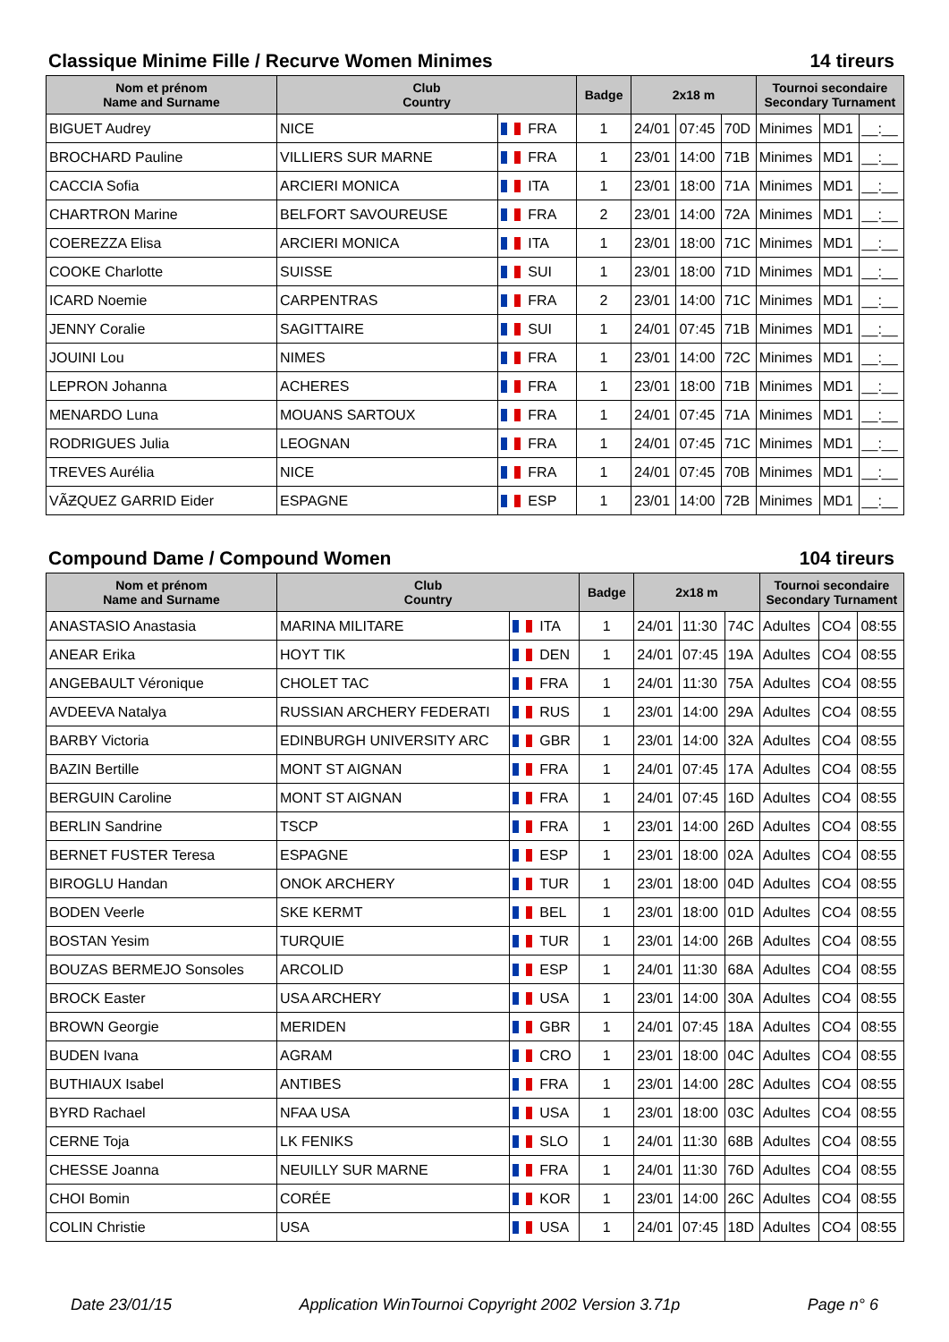Classique Minime Fille / Recurve Women Minimes 14 tireurs
| Nom et prénom Name and Surname | Club Country | | Badge | 2x18 m | | | Tournoi secondaire Secondary Turnament | | |
| --- | --- | --- | --- | --- | --- | --- | --- | --- | --- |
| BIGUET Audrey | NICE | FRA | 1 | 24/01 | 07:45 | 70D | Minimes | MD1 | __:__ |
| BROCHARD Pauline | VILLIERS SUR MARNE | FRA | 1 | 23/01 | 14:00 | 71B | Minimes | MD1 | __:__ |
| CACCIA Sofia | ARCIERI MONICA | ITA | 1 | 23/01 | 18:00 | 71A | Minimes | MD1 | __:__ |
| CHARTRON Marine | BELFORT SAVOUREUSE | FRA | 2 | 23/01 | 14:00 | 72A | Minimes | MD1 | __:__ |
| COEREZZA Elisa | ARCIERI MONICA | ITA | 1 | 23/01 | 18:00 | 71C | Minimes | MD1 | __:__ |
| COOKE Charlotte | SUISSE | SUI | 1 | 23/01 | 18:00 | 71D | Minimes | MD1 | __:__ |
| ICARD Noemie | CARPENTRAS | FRA | 2 | 23/01 | 14:00 | 71C | Minimes | MD1 | __:__ |
| JENNY Coralie | SAGITTAIRE | SUI | 1 | 24/01 | 07:45 | 71B | Minimes | MD1 | __:__ |
| JOUINI Lou | NIMES | FRA | 1 | 23/01 | 14:00 | 72C | Minimes | MD1 | __:__ |
| LEPRON Johanna | ACHERES | FRA | 1 | 23/01 | 18:00 | 71B | Minimes | MD1 | __:__ |
| MENARDO Luna | MOUANS SARTOUX | FRA | 1 | 24/01 | 07:45 | 71A | Minimes | MD1 | __:__ |
| RODRIGUES Julia | LEOGNAN | FRA | 1 | 24/01 | 07:45 | 71C | Minimes | MD1 | __:__ |
| TREVES Aurélia | NICE | FRA | 1 | 24/01 | 07:45 | 70B | Minimes | MD1 | __:__ |
| VÃƵQUEZ GARRID Eider | ESPAGNE | ESP | 1 | 23/01 | 14:00 | 72B | Minimes | MD1 | __:__ |
Compound Dame / Compound Women 104 tireurs
| Nom et prénom Name and Surname | Club Country | | Badge | 2x18 m | | | Tournoi secondaire Secondary Turnament | | |
| --- | --- | --- | --- | --- | --- | --- | --- | --- | --- |
| ANASTASIO Anastasia | MARINA MILITARE | ITA | 1 | 24/01 | 11:30 | 74C | Adultes | CO4 | 08:55 |
| ANEAR Erika | HOYT TIK | DEN | 1 | 24/01 | 07:45 | 19A | Adultes | CO4 | 08:55 |
| ANGEBAULT Véronique | CHOLET TAC | FRA | 1 | 24/01 | 11:30 | 75A | Adultes | CO4 | 08:55 |
| AVDEEVA Natalya | RUSSIAN ARCHERY FEDERATI | RUS | 1 | 23/01 | 14:00 | 29A | Adultes | CO4 | 08:55 |
| BARBY Victoria | EDINBURGH UNIVERSITY ARC | GBR | 1 | 23/01 | 14:00 | 32A | Adultes | CO4 | 08:55 |
| BAZIN Bertille | MONT ST AIGNAN | FRA | 1 | 24/01 | 07:45 | 17A | Adultes | CO4 | 08:55 |
| BERGUIN Caroline | MONT ST AIGNAN | FRA | 1 | 24/01 | 07:45 | 16D | Adultes | CO4 | 08:55 |
| BERLIN Sandrine | TSCP | FRA | 1 | 23/01 | 14:00 | 26D | Adultes | CO4 | 08:55 |
| BERNET FUSTER Teresa | ESPAGNE | ESP | 1 | 23/01 | 18:00 | 02A | Adultes | CO4 | 08:55 |
| BIROGLU Handan | ONOK ARCHERY | TUR | 1 | 23/01 | 18:00 | 04D | Adultes | CO4 | 08:55 |
| BODEN Veerle | SKE KERMT | BEL | 1 | 23/01 | 18:00 | 01D | Adultes | CO4 | 08:55 |
| BOSTAN Yesim | TURQUIE | TUR | 1 | 23/01 | 14:00 | 26B | Adultes | CO4 | 08:55 |
| BOUZAS BERMEJO Sonsoles | ARCOLID | ESP | 1 | 24/01 | 11:30 | 68A | Adultes | CO4 | 08:55 |
| BROCK Easter | USA ARCHERY | USA | 1 | 23/01 | 14:00 | 30A | Adultes | CO4 | 08:55 |
| BROWN Georgie | MERIDEN | GBR | 1 | 24/01 | 07:45 | 18A | Adultes | CO4 | 08:55 |
| BUDEN Ivana | AGRAM | CRO | 1 | 23/01 | 18:00 | 04C | Adultes | CO4 | 08:55 |
| BUTHIAUX Isabel | ANTIBES | FRA | 1 | 23/01 | 14:00 | 28C | Adultes | CO4 | 08:55 |
| BYRD Rachael | NFAA USA | USA | 1 | 23/01 | 18:00 | 03C | Adultes | CO4 | 08:55 |
| CERNE Toja | LK FENIKS | SLO | 1 | 24/01 | 11:30 | 68B | Adultes | CO4 | 08:55 |
| CHESSE Joanna | NEUILLY SUR MARNE | FRA | 1 | 24/01 | 11:30 | 76D | Adultes | CO4 | 08:55 |
| CHOI Bomin | CORÉE | KOR | 1 | 23/01 | 14:00 | 26C | Adultes | CO4 | 08:55 |
| COLIN Christie | USA | USA | 1 | 24/01 | 07:45 | 18D | Adultes | CO4 | 08:55 |
Date 23/01/15 Application WinTournoi Copyright 2002 Version 3.71p Page n° 6